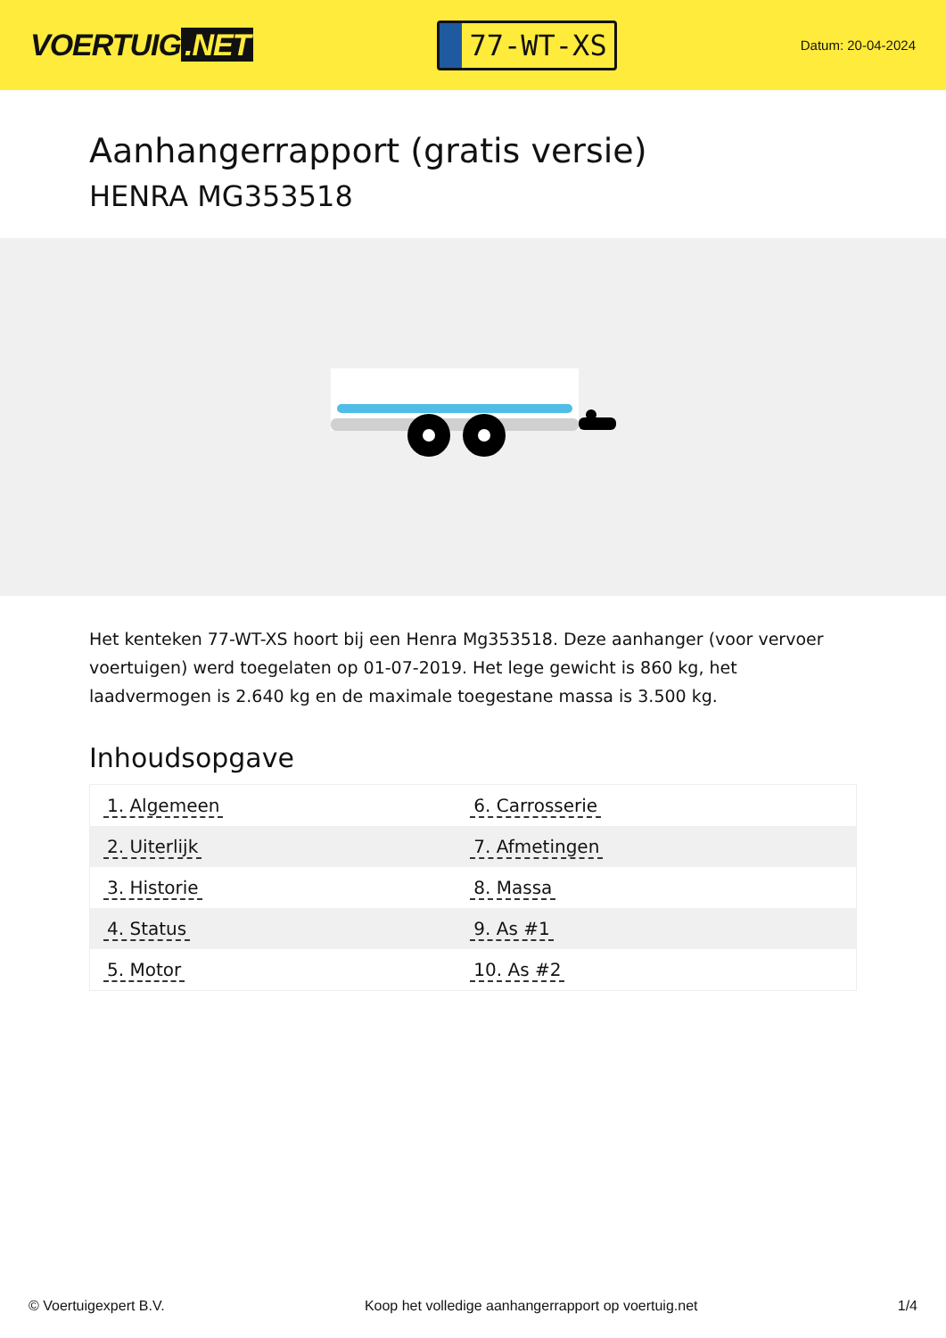VOERTUIG.NET
77-WT-XS
Datum: 20-04-2024
Aanhangerrapport (gratis versie)
HENRA MG353518
Het kenteken 77-WT-XS hoort bij een Henra Mg353518. Deze aanhanger (voor vervoer voertuigen) werd toegelaten op 01-07-2019. Het lege gewicht is 860 kg, het laadvermogen is 2.640 kg en de maximale toegestane massa is 3.500 kg.
Inhoudsopgave
| 1. Algemeen | 6. Carrosserie |
| 2. Uiterlijk | 7. Afmetingen |
| 3. Historie | 8. Massa |
| 4. Status | 9. As #1 |
| 5. Motor | 10. As #2 |
© Voertuigexpert B.V. Koop het volledige aanhangerrapport op voertuig.net 1/4